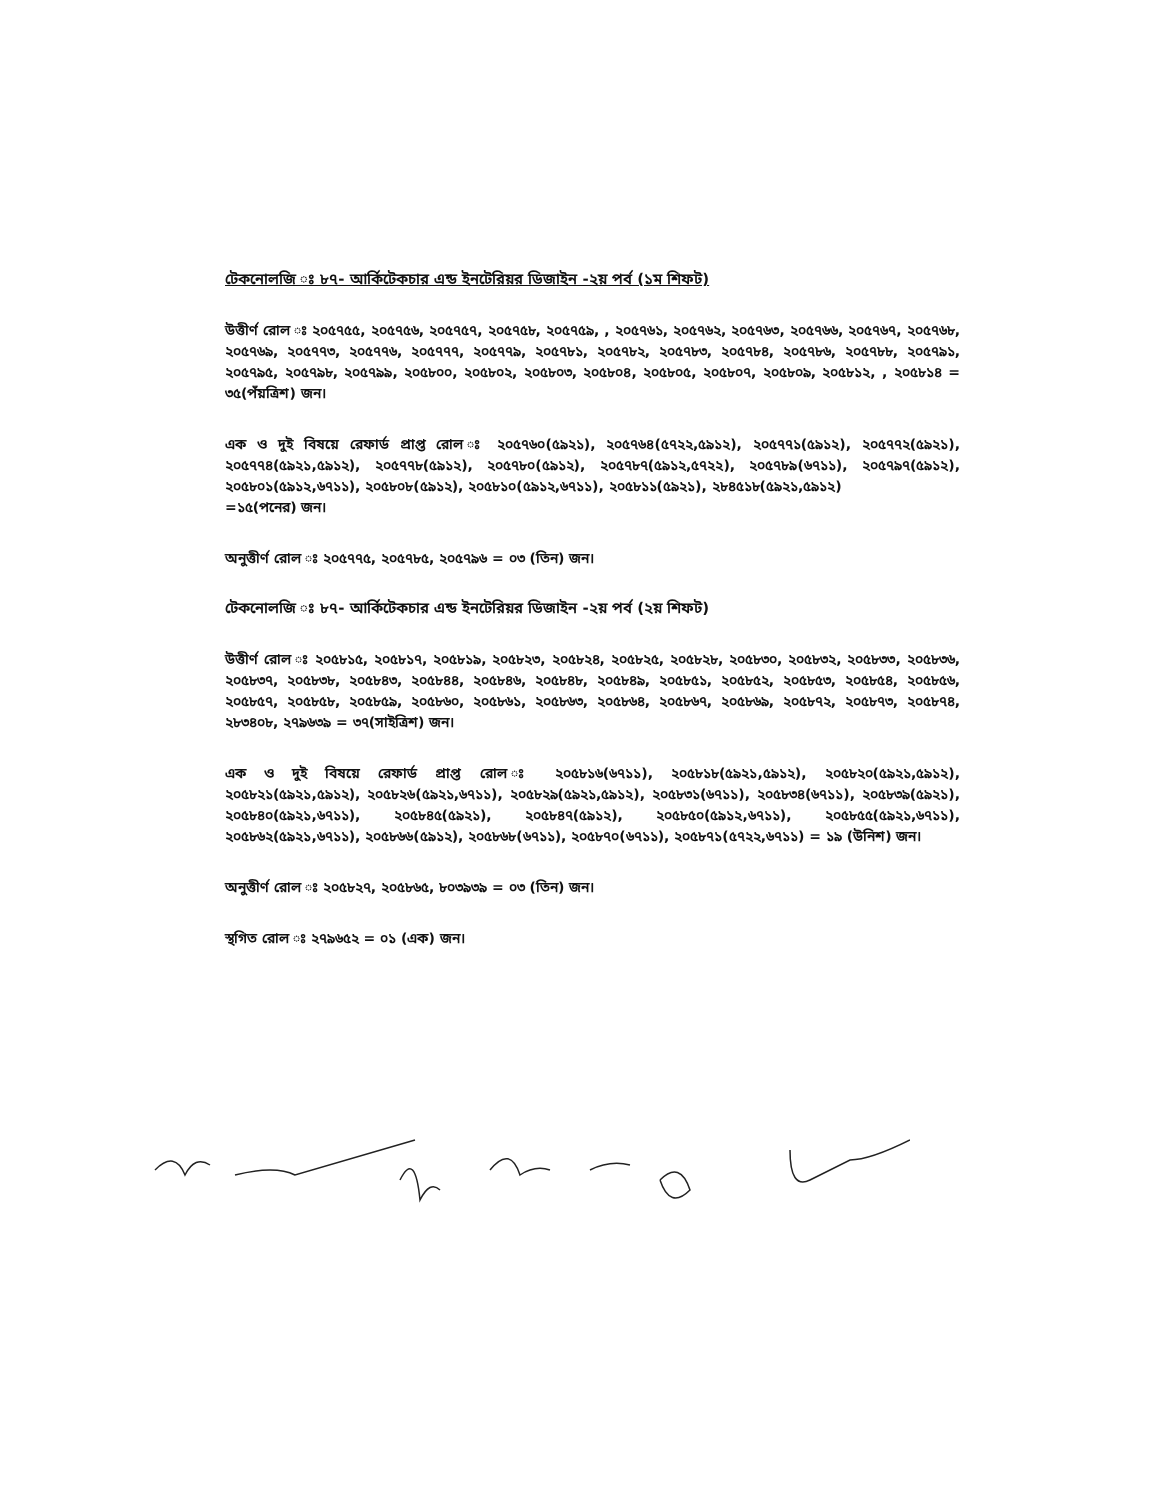টেকনোলজি ঃ ৮৭- আর্কিটেকচার এন্ড ইনটেরিয়র ডিজাইন -২য় পর্ব (১ম শিফট)
উত্তীর্ণ রোল ঃ ২০৫৭৫৫, ২০৫৭৫৬, ২০৫৭৫৭, ২০৫৭৫৮, ২০৫৭৫৯, , ২০৫৭৬১, ২০৫৭৬২, ২০৫৭৬৩, ২০৫৭৬৬, ২০৫৭৬৭, ২০৫৭৬৮, ২০৫৭৬৯, ২০৫৭৭৩, ২০৫৭৭৬, ২০৫৭৭৭, ২০৫৭৭৯, ২০৫৭৮১, ২০৫৭৮২, ২০৫৭৮৩, ২০৫৭৮৪, ২০৫৭৮৬, ২০৫৭৮৮, ২০৫৭৯১, ২০৫৭৯৫, ২০৫৭৯৮, ২০৫৭৯৯, ২০৫৮০০, ২০৫৮০২, ২০৫৮০৩, ২০৫৮০৪, ২০৫৮০৫, ২০৫৮০৭, ২০৫৮০৯, ২০৫৮১২, , ২০৫৮১৪ = ৩৫(পঁয়ত্রিশ) জন।
এক ও দুই বিষয়ে রেফার্ড প্রাপ্ত রোল ঃ ২০৫৭৬০(৫৯২১), ২০৫৭৬৪(৫৭২২,৫৯১২), ২০৫৭৭১(৫৯১২), ২০৫৭৭২(৫৯২১), ২০৫৭৭৪(৫৯২১,৫৯১২), ২০৫৭৭৮(৫৯১২), ২০৫৭৮০(৫৯১২), ২০৫৭৮৭(৫৯১২,৫৭২২), ২০৫৭৮৯(৬৭১১), ২০৫৭৯৭(৫৯১২), ২০৫৮০১(৫৯১২,৬৭১১), ২০৫৮০৮(৫৯১২), ২০৫৮১০(৫৯১২,৬৭১১), ২০৫৮১১(৫৯২১), ২৮৪৫১৮(৫৯২১,৫৯১২)
=১৫(পনের) জন।
অনুত্তীর্ণ রোল ঃ ২০৫৭৭৫, ২০৫৭৮৫, ২০৫৭৯৬ = ০৩ (তিন) জন।
টেকনোলজি ঃ ৮৭- আর্কিটেকচার এন্ড ইনটেরিয়র ডিজাইন -২য় পর্ব (২য় শিফট)
উত্তীর্ণ রোল ঃ ২০৫৮১৫, ২০৫৮১৭, ২০৫৮১৯, ২০৫৮২৩, ২০৫৮২৪, ২০৫৮২৫, ২০৫৮২৮, ২০৫৮৩০, ২০৫৮৩২, ২০৫৮৩৩, ২০৫৮৩৬, ২০৫৮৩৭, ২০৫৮৩৮, ২০৫৮৪৩, ২০৫৮৪৪, ২০৫৮৪৬, ২০৫৮৪৮, ২০৫৮৪৯, ২০৫৮৫১, ২০৫৮৫২, ২০৫৮৫৩, ২০৫৮৫৪, ২০৫৮৫৬, ২০৫৮৫৭, ২০৫৮৫৮, ২০৫৮৫৯, ২০৫৮৬০, ২০৫৮৬১, ২০৫৮৬৩, ২০৫৮৬৪, ২০৫৮৬৭, ২০৫৮৬৯, ২০৫৮৭২, ২০৫৮৭৩, ২০৫৮৭৪, ২৮৩৪০৮, ২৭৯৬৩৯ = ৩৭(সাইত্রিশ) জন।
এক ও দুই বিষয়ে রেফার্ড প্রাপ্ত রোল ঃ ২০৫৮১৬(৬৭১১), ২০৫৮১৮(৫৯২১,৫৯১২), ২০৫৮২০(৫৯২১,৫৯১২), ২০৫৮২১(৫৯২১,৫৯১২), ২০৫৮২৬(৫৯২১,৬৭১১), ২০৫৮২৯(৫৯২১,৫৯১২), ২০৫৮৩১(৬৭১১), ২০৫৮৩৪(৬৭১১), ২০৫৮৩৯(৫৯২১), ২০৫৮৪০(৫৯২১,৬৭১১), ২০৫৮৪৫(৫৯২১), ২০৫৮৪৭(৫৯১২), ২০৫৮৫০(৫৯১২,৬৭১১), ২০৫৮৫৫(৫৯২১,৬৭১১), ২০৫৮৬২(৫৯২১,৬৭১১), ২০৫৮৬৬(৫৯১২), ২০৫৮৬৮(৬৭১১), ২০৫৮৭০(৬৭১১), ২০৫৮৭১(৫৭২২,৬৭১১) = ১৯ (উনিশ) জন।
অনুত্তীর্ণ রোল ঃ ২০৫৮২৭, ২০৫৮৬৫, ৮০৩৯৩৯ = ০৩ (তিন) জন।
স্থগিত রোল ঃ ২৭৯৬৫২ = ০১ (এক) জন।